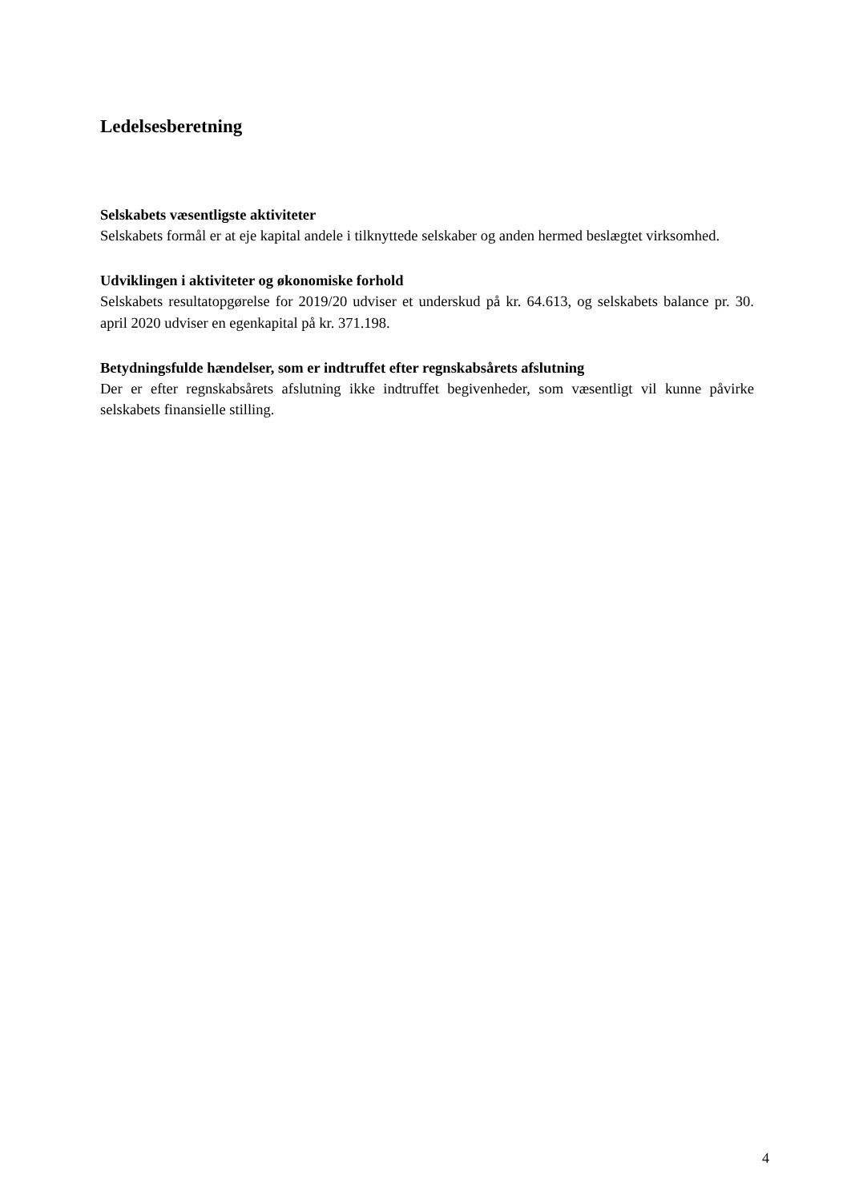Ledelsesberetning
Selskabets væsentligste aktiviteter
Selskabets formål er at eje kapital andele i tilknyttede selskaber og anden hermed beslægtet virksomhed.
Udviklingen i aktiviteter og økonomiske forhold
Selskabets resultatopgørelse for 2019/20 udviser et underskud på kr. 64.613, og selskabets balance pr. 30. april 2020 udviser en egenkapital på kr. 371.198.
Betydningsfulde hændelser, som er indtruffet efter regnskabsårets afslutning
Der er efter regnskabsårets afslutning ikke indtruffet begivenheder, som væsentligt vil kunne påvirke selskabets finansielle stilling.
4